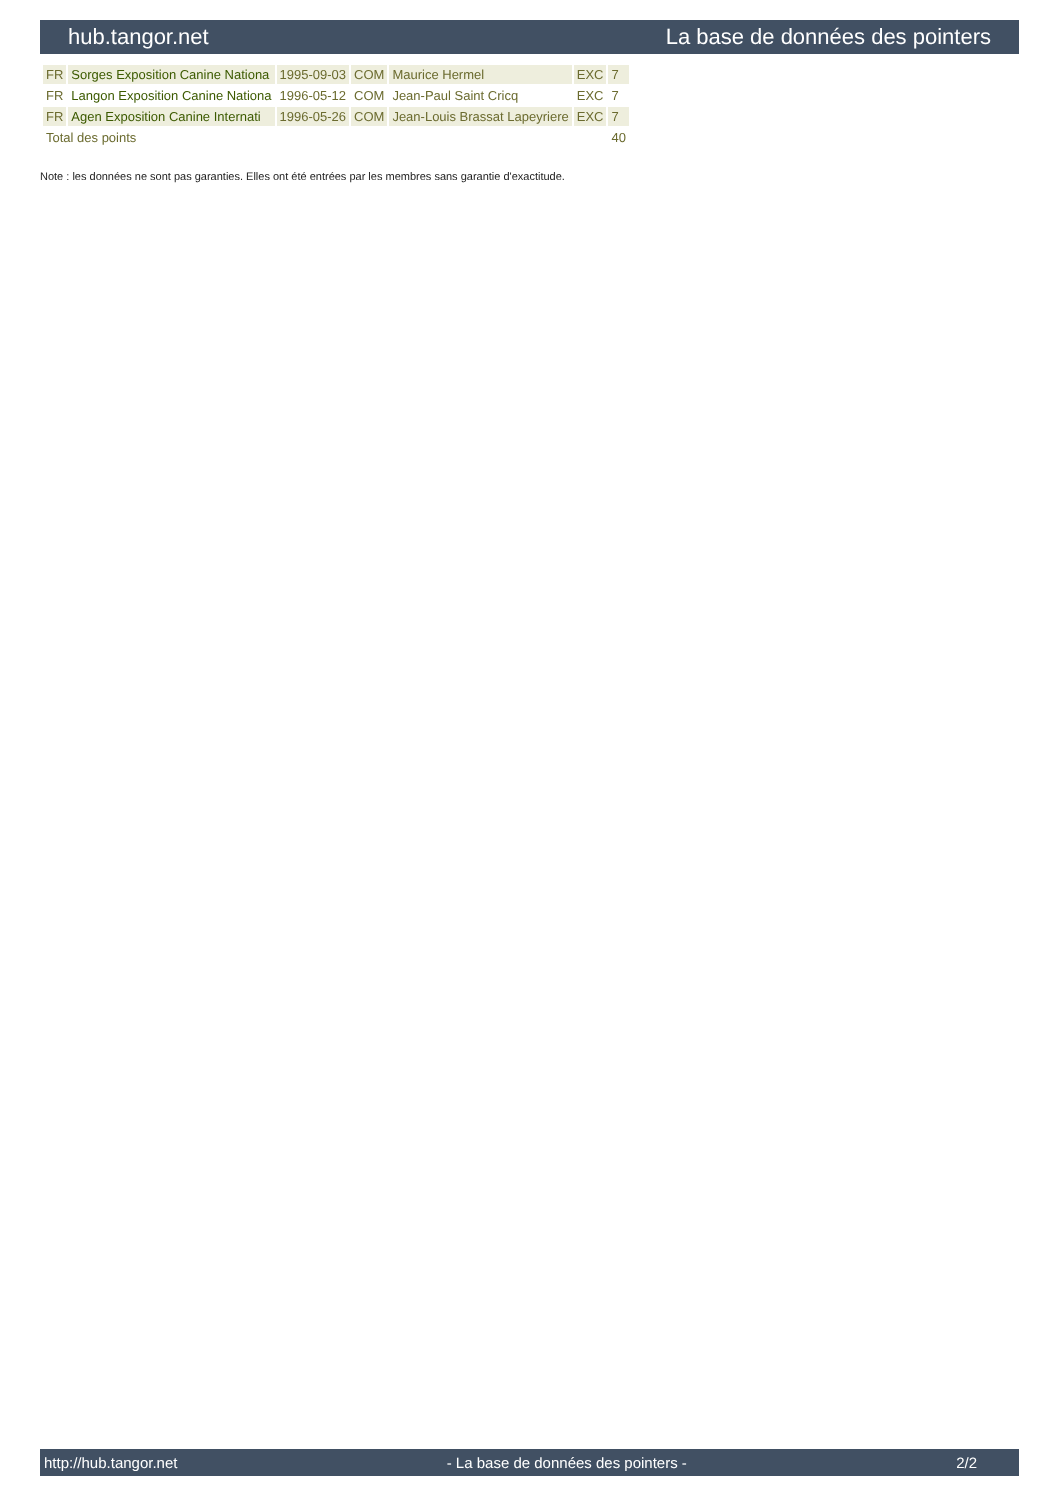hub.tangor.net La base de données des pointers
| FR | Sorges Exposition Canine Nationa | 1995-09-03 | COM | Maurice Hermel | EXC | 7 |
| FR | Langon Exposition Canine Nationa | 1996-05-12 | COM | Jean-Paul Saint Cricq | EXC | 7 |
| FR | Agen Exposition Canine Internati | 1996-05-26 | COM | Jean-Louis Brassat Lapeyriere | EXC | 7 |
| Total des points | | | | | | 40 |
Note : les données ne sont pas garanties. Elles ont été entrées par les membres sans garantie d'exactitude.
http://hub.tangor.net - La base de données des pointers - 2/2